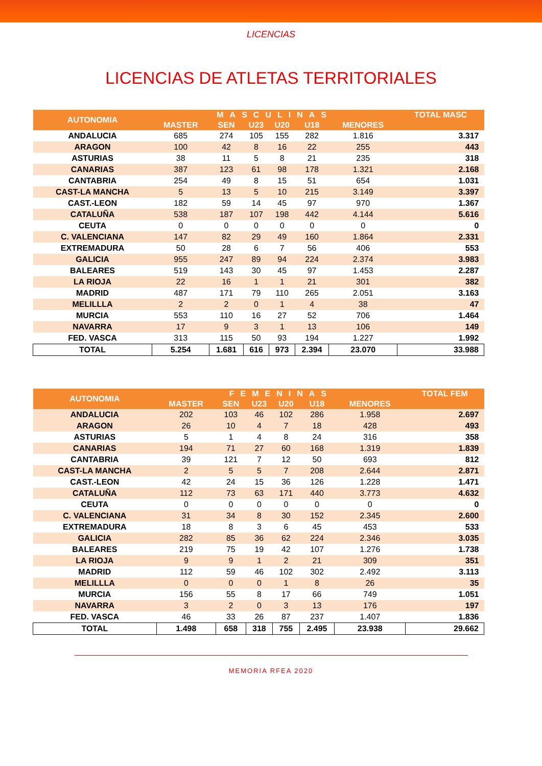LICENCIAS
LICENCIAS DE ATLETAS TERRITORIALES
| AUTONOMIA | MASCULINAS | | | | | | TOTAL MASC |
| --- | --- | --- | --- | --- | --- | --- | --- |
| | MASTER | SEN | U23 | U20 | U18 | MENORES | |
| ANDALUCIA | 685 | 274 | 105 | 155 | 282 | 1.816 | 3.317 |
| ARAGON | 100 | 42 | 8 | 16 | 22 | 255 | 443 |
| ASTURIAS | 38 | 11 | 5 | 8 | 21 | 235 | 318 |
| CANARIAS | 387 | 123 | 61 | 98 | 178 | 1.321 | 2.168 |
| CANTABRIA | 254 | 49 | 8 | 15 | 51 | 654 | 1.031 |
| CAST-LA MANCHA | 5 | 13 | 5 | 10 | 215 | 3.149 | 3.397 |
| CAST.-LEON | 182 | 59 | 14 | 45 | 97 | 970 | 1.367 |
| CATALUÑA | 538 | 187 | 107 | 198 | 442 | 4.144 | 5.616 |
| CEUTA | 0 | 0 | 0 | 0 | 0 | 0 | 0 |
| C. VALENCIANA | 147 | 82 | 29 | 49 | 160 | 1.864 | 2.331 |
| EXTREMADURA | 50 | 28 | 6 | 7 | 56 | 406 | 553 |
| GALICIA | 955 | 247 | 89 | 94 | 224 | 2.374 | 3.983 |
| BALEARES | 519 | 143 | 30 | 45 | 97 | 1.453 | 2.287 |
| LA RIOJA | 22 | 16 | 1 | 1 | 21 | 301 | 382 |
| MADRID | 487 | 171 | 79 | 110 | 265 | 2.051 | 3.163 |
| MELILLLA | 2 | 2 | 0 | 1 | 4 | 38 | 47 |
| MURCIA | 553 | 110 | 16 | 27 | 52 | 706 | 1.464 |
| NAVARRA | 17 | 9 | 3 | 1 | 13 | 106 | 149 |
| FED. VASCA | 313 | 115 | 50 | 93 | 194 | 1.227 | 1.992 |
| TOTAL | 5.254 | 1.681 | 616 | 973 | 2.394 | 23.070 | 33.988 |
| AUTONOMIA | FEMENINAS | | | | | | TOTAL FEM |
| --- | --- | --- | --- | --- | --- | --- | --- |
| | MASTER | SEN | U23 | U20 | U18 | MENORES | |
| ANDALUCIA | 202 | 103 | 46 | 102 | 286 | 1.958 | 2.697 |
| ARAGON | 26 | 10 | 4 | 7 | 18 | 428 | 493 |
| ASTURIAS | 5 | 1 | 4 | 8 | 24 | 316 | 358 |
| CANARIAS | 194 | 71 | 27 | 60 | 168 | 1.319 | 1.839 |
| CANTABRIA | 39 | 121 | 7 | 12 | 50 | 693 | 812 |
| CAST-LA MANCHA | 2 | 5 | 5 | 7 | 208 | 2.644 | 2.871 |
| CAST.-LEON | 42 | 24 | 15 | 36 | 126 | 1.228 | 1.471 |
| CATALUÑA | 112 | 73 | 63 | 171 | 440 | 3.773 | 4.632 |
| CEUTA | 0 | 0 | 0 | 0 | 0 | 0 | 0 |
| C. VALENCIANA | 31 | 34 | 8 | 30 | 152 | 2.345 | 2.600 |
| EXTREMADURA | 18 | 8 | 3 | 6 | 45 | 453 | 533 |
| GALICIA | 282 | 85 | 36 | 62 | 224 | 2.346 | 3.035 |
| BALEARES | 219 | 75 | 19 | 42 | 107 | 1.276 | 1.738 |
| LA RIOJA | 9 | 9 | 1 | 2 | 21 | 309 | 351 |
| MADRID | 112 | 59 | 46 | 102 | 302 | 2.492 | 3.113 |
| MELILLLA | 0 | 0 | 0 | 1 | 8 | 26 | 35 |
| MURCIA | 156 | 55 | 8 | 17 | 66 | 749 | 1.051 |
| NAVARRA | 3 | 2 | 0 | 3 | 13 | 176 | 197 |
| FED. VASCA | 46 | 33 | 26 | 87 | 237 | 1.407 | 1.836 |
| TOTAL | 1.498 | 658 | 318 | 755 | 2.495 | 23.938 | 29.662 |
MEMORIA RFEA 2020